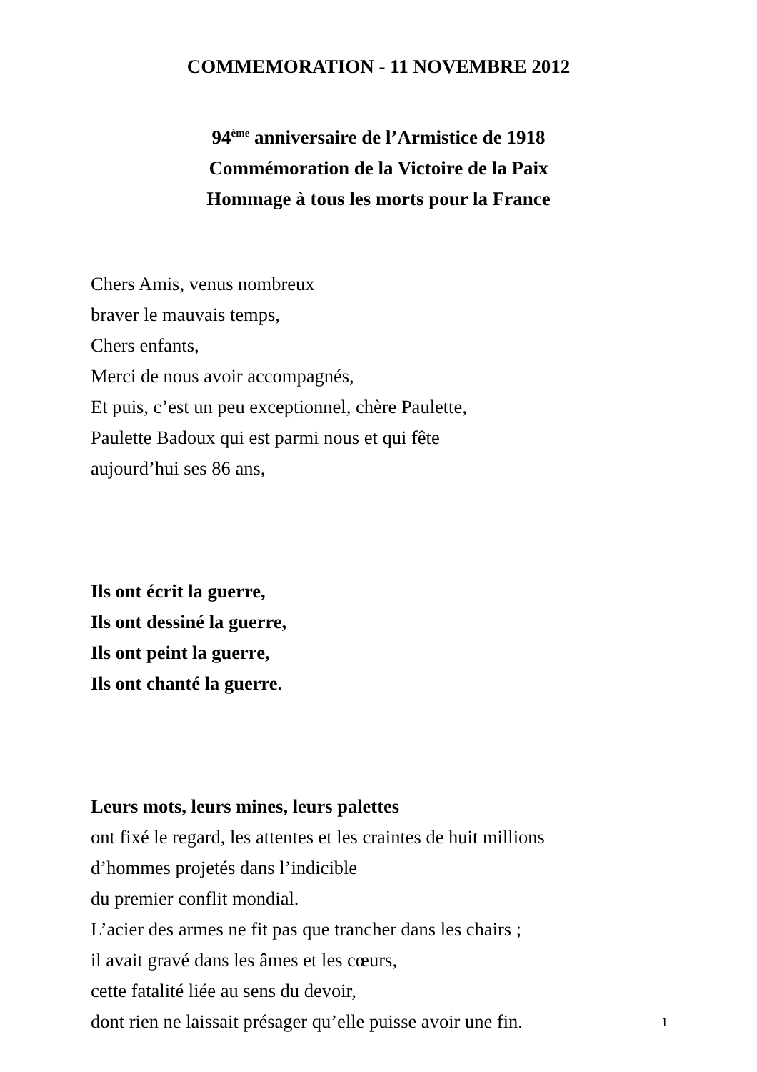COMMEMORATION - 11 NOVEMBRE 2012
94<sup>ème</sup> anniversaire de l’Armistice de 1918
Commémoration de la Victoire de la Paix
Hommage à tous les morts pour la France
Chers Amis, venus nombreux
braver le mauvais temps,
Chers enfants,
Merci de nous avoir accompagnés,
Et puis, c’est un peu exceptionnel, chère Paulette,
Paulette Badoux qui est parmi nous et qui fête
aujourd’hui ses 86 ans,
Ils ont écrit la guerre,
Ils ont dessiné la guerre,
Ils ont peint la guerre,
Ils ont chanté la guerre.
Leurs mots, leurs mines, leurs palettes
ont fixé le regard, les attentes et les craintes de huit millions
d’hommes projetés dans l’indicible
du premier conflit mondial.
L’acier des armes ne fit pas que trancher dans les chairs ;
il avait gravé dans les âmes et les cœurs,
cette fatalité liée au sens du devoir,
dont rien ne laissait présager qu’elle puisse avoir une fin.
1